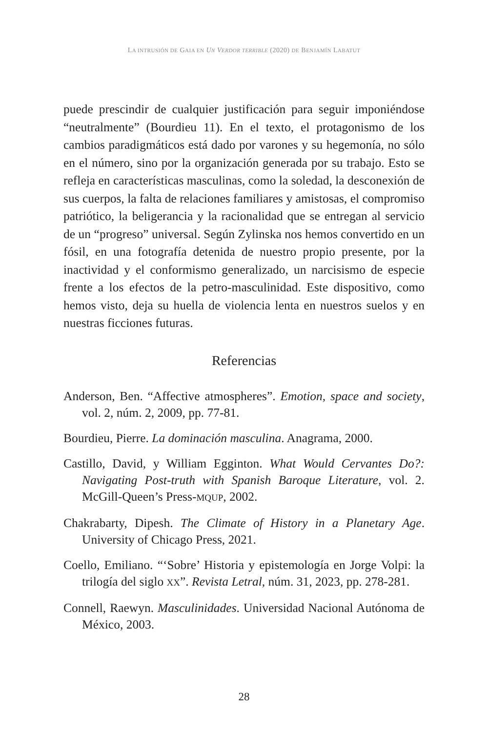LA INTRUSIÓN DE GAIA EN UN VERDOR TERRIBLE (2020) DE BENJAMÍN LABATUT
puede prescindir de cualquier justificación para seguir imponiéndose “neutralmente” (Bourdieu 11). En el texto, el protagonismo de los cambios paradigmáticos está dado por varones y su hegemonía, no sólo en el número, sino por la organización generada por su trabajo. Esto se refleja en características masculinas, como la soledad, la desconexión de sus cuerpos, la falta de relaciones familiares y amistosas, el compromiso patriótico, la beligerancia y la racionalidad que se entregan al servicio de un “progreso” universal. Según Zylinska nos hemos convertido en un fósil, en una fotografía detenida de nuestro propio presente, por la inactividad y el conformismo generalizado, un narcisismo de especie frente a los efectos de la petro-masculinidad. Este dispositivo, como hemos visto, deja su huella de violencia lenta en nuestros suelos y en nuestras ficciones futuras.
Referencias
Anderson, Ben. “Affective atmospheres”. Emotion, space and society, vol. 2, núm. 2, 2009, pp. 77-81.
Bourdieu, Pierre. La dominación masculina. Anagrama, 2000.
Castillo, David, y William Egginton. What Would Cervantes Do?: Navigating Post-truth with Spanish Baroque Literature, vol. 2. McGill-Queen’s Press-MQUP, 2002.
Chakrabarty, Dipesh. The Climate of History in a Planetary Age. University of Chicago Press, 2021.
Coello, Emiliano. “‘Sobre’ Historia y epistemología en Jorge Volpi: la trilogía del siglo XX”. Revista Letral, núm. 31, 2023, pp. 278-281.
Connell, Raewyn. Masculinidades. Universidad Nacional Autónoma de México, 2003.
28